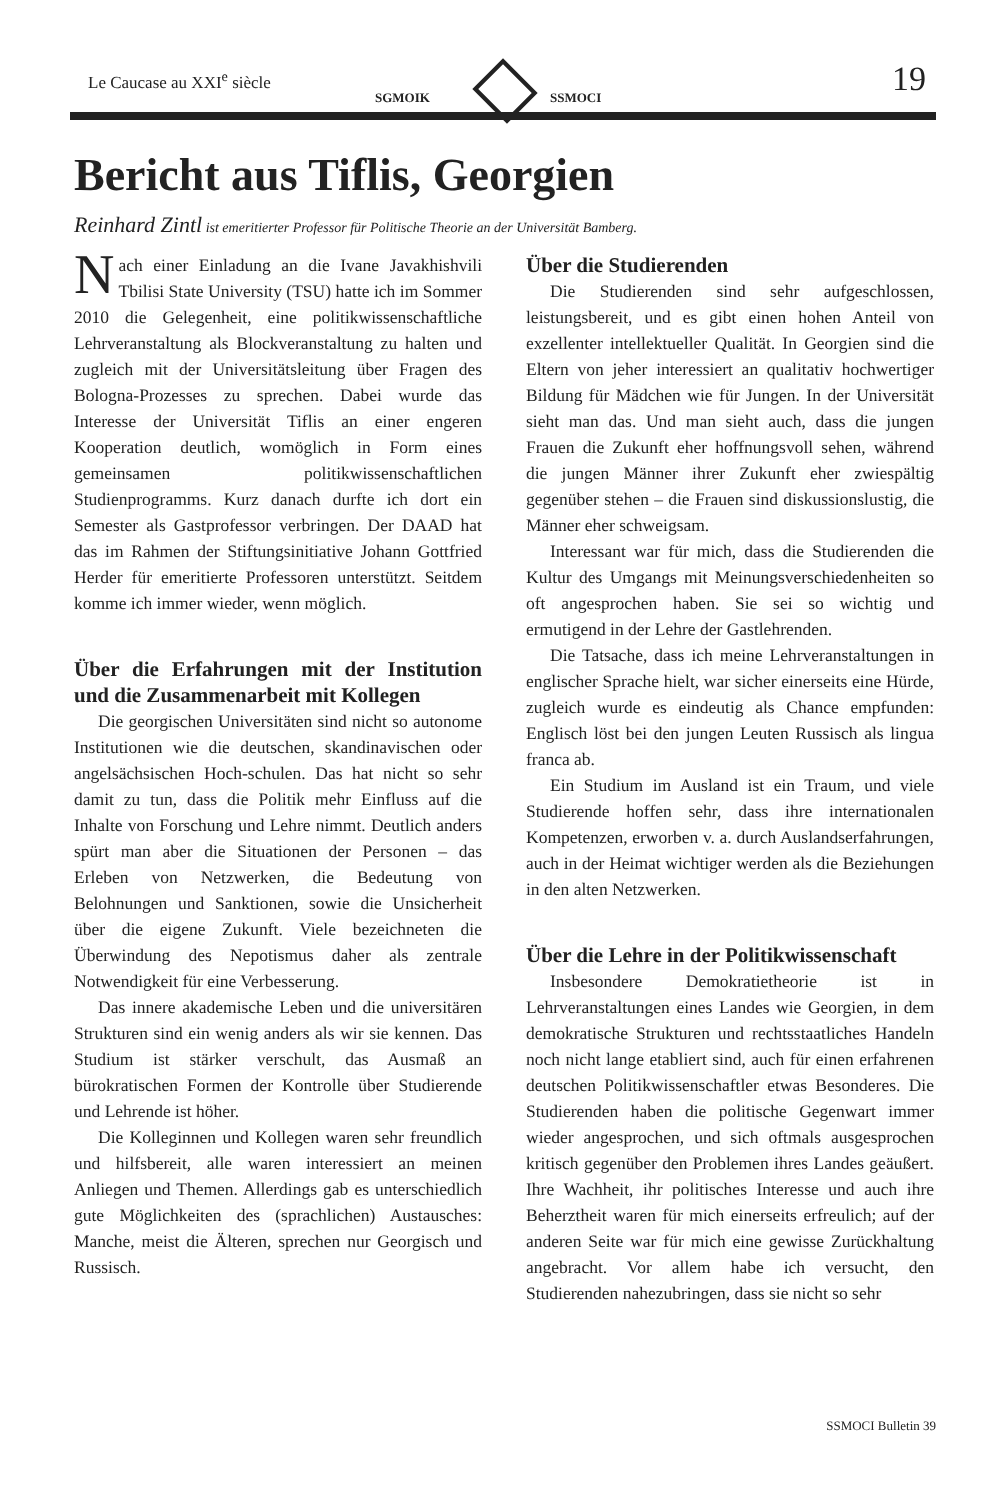Le Caucase au XXI<sup>e</sup> siècle
SGMOIK SSMOCI 19
Bericht aus Tiflis, Georgien
Reinhard Zintl ist emeritierter Professor für Politische Theorie an der Universität Bamberg.
Nach einer Einladung an die Ivane Javakhishvili Tbilisi State University (TSU) hatte ich im Sommer 2010 die Gelegenheit, eine politikwissenschaftliche Lehrveranstaltung als Blockveranstaltung zu halten und zugleich mit der Universitätsleitung über Fragen des Bologna-Prozesses zu sprechen. Dabei wurde das Interesse der Universität Tiflis an einer engeren Kooperation deutlich, womöglich in Form eines gemeinsamen politikwissenschaftlichen Studienprogramms. Kurz danach durfte ich dort ein Semester als Gastprofessor verbringen. Der DAAD hat das im Rahmen der Stiftungsinitiative Johann Gottfried Herder für emeritierte Professoren unterstützt. Seitdem komme ich immer wieder, wenn möglich.
Über die Erfahrungen mit der Institution und die Zusammenarbeit mit Kollegen
Die georgischen Universitäten sind nicht so autonome Institutionen wie die deutschen, skandinavischen oder angelsächsischen Hoch-schulen. Das hat nicht so sehr damit zu tun, dass die Politik mehr Einfluss auf die Inhalte von Forschung und Lehre nimmt. Deutlich anders spürt man aber die Situationen der Personen – das Erleben von Netzwerken, die Bedeutung von Belohnungen und Sanktionen, sowie die Unsicherheit über die eigene Zukunft. Viele bezeichneten die Überwindung des Nepotismus daher als zentrale Notwendigkeit für eine Verbesserung.
Das innere akademische Leben und die universitären Strukturen sind ein wenig anders als wir sie kennen. Das Studium ist stärker verschult, das Ausmaß an bürokratischen Formen der Kontrolle über Studierende und Lehrende ist höher.
Die Kolleginnen und Kollegen waren sehr freundlich und hilfsbereit, alle waren interessiert an meinen Anliegen und Themen. Allerdings gab es unterschiedlich gute Möglichkeiten des (sprachlichen) Austausches: Manche, meist die Älteren, sprechen nur Georgisch und Russisch.
Über die Studierenden
Die Studierenden sind sehr aufgeschlossen, leistungsbereit, und es gibt einen hohen Anteil von exzellenter intellektueller Qualität. In Georgien sind die Eltern von jeher interessiert an qualitativ hochwertiger Bildung für Mädchen wie für Jungen. In der Universität sieht man das. Und man sieht auch, dass die jungen Frauen die Zukunft eher hoffnungsvoll sehen, während die jungen Männer ihrer Zukunft eher zwiespältig gegenüber stehen – die Frauen sind diskussionslustig, die Männer eher schweigsam.
Interessant war für mich, dass die Studierenden die Kultur des Umgangs mit Meinungsverschiedenheiten so oft angesprochen haben. Sie sei so wichtig und ermutigend in der Lehre der Gastlehrenden.
Die Tatsache, dass ich meine Lehrveranstaltungen in englischer Sprache hielt, war sicher einerseits eine Hürde, zugleich wurde es eindeutig als Chance empfunden: Englisch löst bei den jungen Leuten Russisch als lingua franca ab.
Ein Studium im Ausland ist ein Traum, und viele Studierende hoffen sehr, dass ihre internationalen Kompetenzen, erworben v. a. durch Auslandserfahrungen, auch in der Heimat wichtiger werden als die Beziehungen in den alten Netzwerken.
Über die Lehre in der Politikwissenschaft
Insbesondere Demokratietheorie ist in Lehrveranstaltungen eines Landes wie Georgien, in dem demokratische Strukturen und rechtsstaatliches Handeln noch nicht lange etabliert sind, auch für einen erfahrenen deutschen Politikwissenschaftler etwas Besonderes. Die Studierenden haben die politische Gegenwart immer wieder angesprochen, und sich oftmals ausgesprochen kritisch gegenüber den Problemen ihres Landes geäußert. Ihre Wachheit, ihr politisches Interesse und auch ihre Beherztheit waren für mich einerseits erfreulich; auf der anderen Seite war für mich eine gewisse Zurückhaltung angebracht. Vor allem habe ich versucht, den Studierenden nahezubringen, dass sie nicht so sehr
SSMOCI Bulletin 39